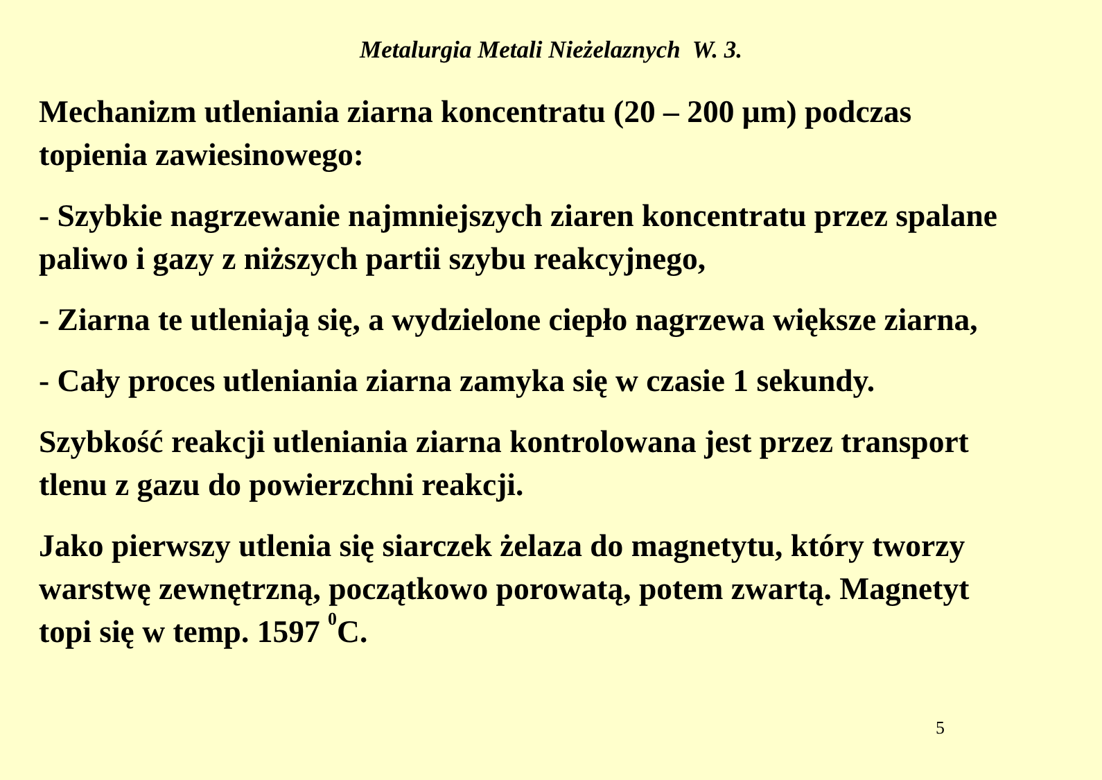Metalurgia Metali Nieżelaznych W. 3.
Mechanizm utleniania ziarna koncentratu (20 – 200 μm) podczas topienia zawiesinowego:
- Szybkie nagrzewanie najmniejszych ziaren koncentratu przez spalane paliwo i gazy z niższych partii szybu reakcyjnego,
- Ziarna te utleniają się, a wydzielone ciepło nagrzewa większe ziarna,
- Cały proces utleniania ziarna zamyka się w czasie 1 sekundy.
Szybkość reakcji utleniania ziarna kontrolowana jest przez transport tlenu z gazu do powierzchni reakcji.
Jako pierwszy utlenia się siarczek żelaza do magnetytu, który tworzy warstwę zewnętrzną, początkowo porowatą, potem zwartą. Magnetyt topi się w temp. 1597 <sup>0</sup>C.
5